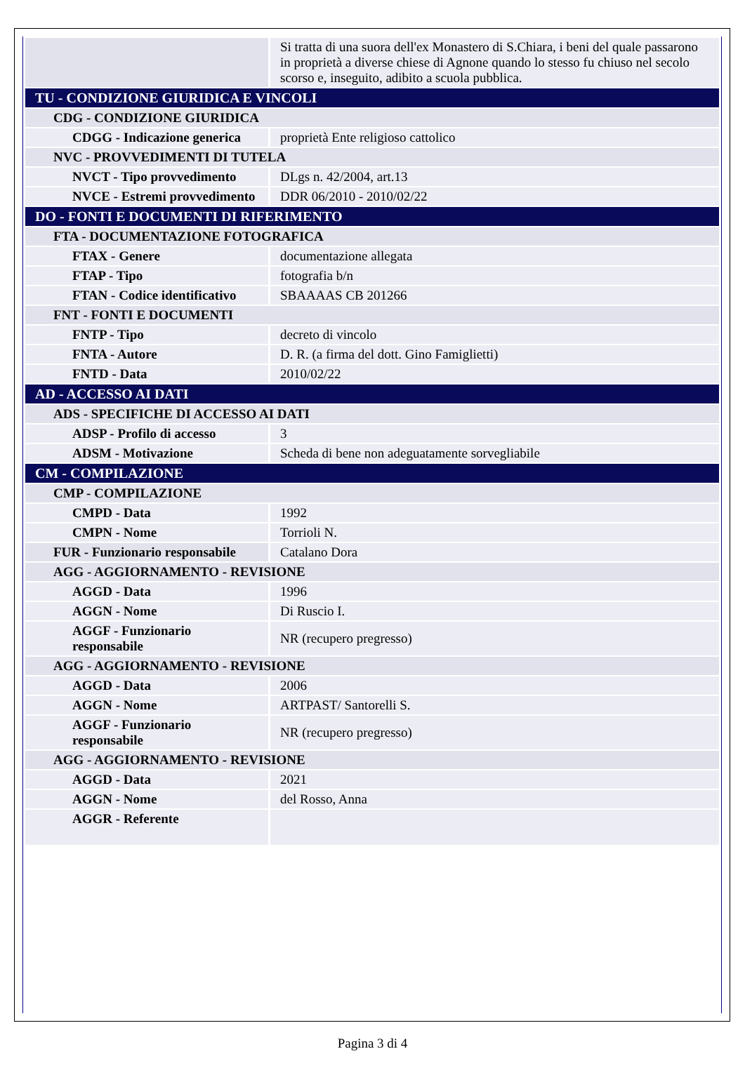| | Si tratta di una suora dell'ex Monastero di S.Chiara, i beni del quale passarono in proprietà a diverse chiese di Agnone quando lo stesso fu chiuso nel secolo scorso e, inseguito, adibito a scuola pubblica. |
| TU - CONDIZIONE GIURIDICA E VINCOLI | |
| CDG - CONDIZIONE GIURIDICA | |
| CDGG - Indicazione generica | proprietà Ente religioso cattolico |
| NVC - PROVVEDIMENTI DI TUTELA | |
| NVCT - Tipo provvedimento | DLgs n. 42/2004, art.13 |
| NVCE - Estremi provvedimento | DDR 06/2010 - 2010/02/22 |
| DO - FONTI E DOCUMENTI DI RIFERIMENTO | |
| FTA - DOCUMENTAZIONE FOTOGRAFICA | |
| FTAX - Genere | documentazione allegata |
| FTAP - Tipo | fotografia b/n |
| FTAN - Codice identificativo | SBAAAAS CB 201266 |
| FNT - FONTI E DOCUMENTI | |
| FNTP - Tipo | decreto di vincolo |
| FNTA - Autore | D. R. (a firma del dott. Gino Famiglietti) |
| FNTD - Data | 2010/02/22 |
| AD - ACCESSO AI DATI | |
| ADS - SPECIFICHE DI ACCESSO AI DATI | |
| ADSP - Profilo di accesso | 3 |
| ADSM - Motivazione | Scheda di bene non adeguatamente sorvegliabile |
| CM - COMPILAZIONE | |
| CMP - COMPILAZIONE | |
| CMPD - Data | 1992 |
| CMPN - Nome | Torrioli N. |
| FUR - Funzionario responsabile | Catalano Dora |
| AGG - AGGIORNAMENTO - REVISIONE | |
| AGGD - Data | 1996 |
| AGGN - Nome | Di Ruscio I. |
| AGGF - Funzionario responsabile | NR (recupero pregresso) |
| AGG - AGGIORNAMENTO - REVISIONE | |
| AGGD - Data | 2006 |
| AGGN - Nome | ARTPAST/ Santorelli S. |
| AGGF - Funzionario responsabile | NR (recupero pregresso) |
| AGG - AGGIORNAMENTO - REVISIONE | |
| AGGD - Data | 2021 |
| AGGN - Nome | del Rosso, Anna |
| AGGR - Referente | |
Pagina 3 di 4